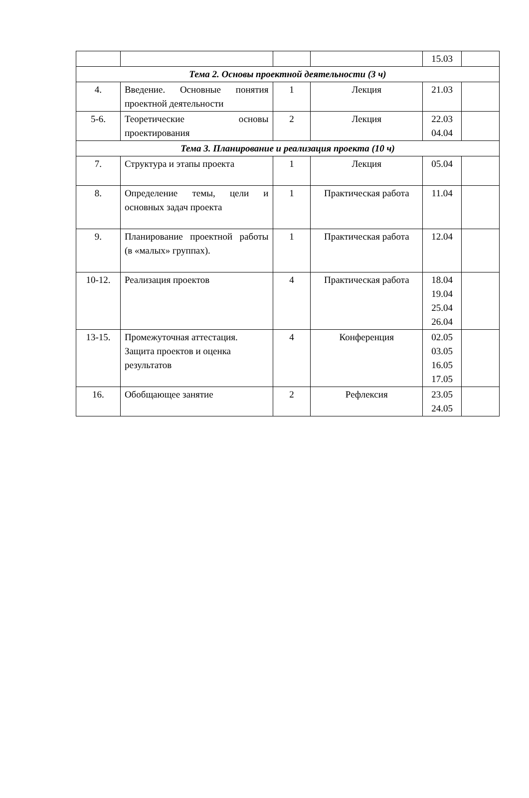| | | | | 15.03 | |
| Тема 2. Основы проектной деятельности (3 ч) | | | | | |
| 4. | Введение. Основные понятия проектной деятельности | 1 | Лекция | 21.03 | |
| 5-6. | Теоретические основы проектирования | 2 | Лекция | 22.03 04.04 | |
| Тема 3. Планирование и реализация проекта (10 ч) | | | | | |
| 7. | Структура и этапы проекта | 1 | Лекция | 05.04 | |
| 8. | Определение темы, цели и основных задач проекта | 1 | Практическая работа | 11.04 | |
| 9. | Планирование проектной работы (в «малых» группах). | 1 | Практическая работа | 12.04 | |
| 10-12. | Реализация проектов | 4 | Практическая работа | 18.04 19.04 25.04 26.04 | |
| 13-15. | Промежуточная аттестация. Защита проектов и оценка результатов | 4 | Конференция | 02.05 03.05 16.05 17.05 | |
| 16. | Обобщающее занятие | 2 | Рефлексия | 23.05 24.05 | |